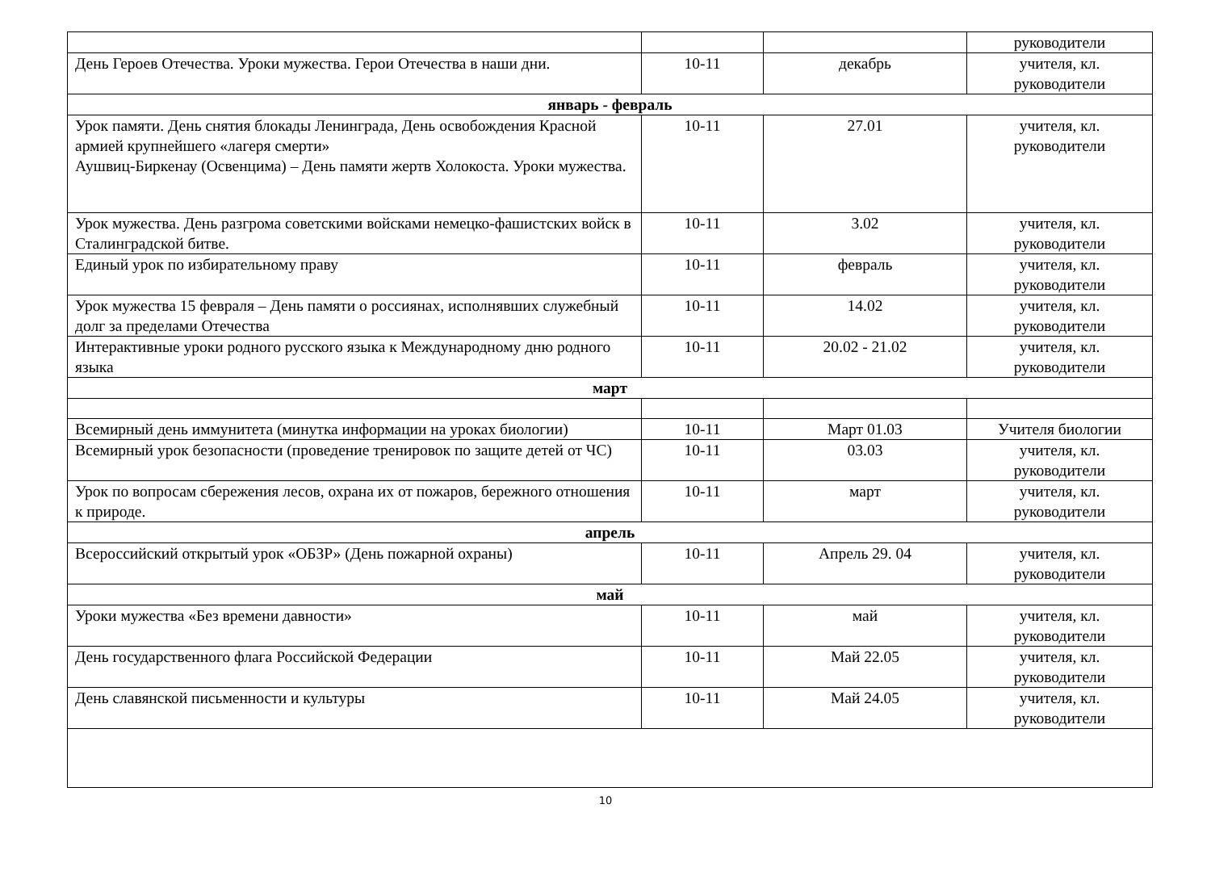| | | | руководители |
| День Героев Отечества. Уроки мужества. Герои Отечества в наши дни. | 10-11 | декабрь | учителя, кл. руководители |
| январь - февраль | | | |
| Урок памяти. День снятия блокады Ленинграда, День освобождения Красной армией крупнейшего «лагеря смерти» Аушвиц-Биркенау (Освенцима) – День памяти жертв Холокоста. Уроки мужества. | 10-11 | 27.01 | учителя, кл. руководители |
| Урок мужества. День разгрома советскими войсками немецко-фашистских войск в Сталинградской битве. | 10-11 | 3.02 | учителя, кл. руководители |
| Единый урок по избирательному праву | 10-11 | февраль | учителя, кл. руководители |
| Урок мужества 15 февраля – День памяти о россиянах, исполнявших служебный долг за пределами Отечества | 10-11 | 14.02 | учителя, кл. руководители |
| Интерактивные уроки родного русского языка к Международному дню родного языка | 10-11 | 20.02 - 21.02 | учителя, кл. руководители |
| март | | | |
| Всемирный день иммунитета (минутка информации на уроках биологии) | 10-11 | Март 01.03 | Учителя биологии |
| Всемирный урок безопасности (проведение тренировок по защите детей от ЧС) | 10-11 | 03.03 | учителя, кл. руководители |
| Урок по вопросам сбережения лесов, охрана их от пожаров, бережного отношения к природе. | 10-11 | март | учителя, кл. руководители |
| апрель | | | |
| Всероссийский открытый урок «ОБЗР» (День пожарной охраны) | 10-11 | Апрель 29. 04 | учителя, кл. руководители |
| май | | | |
| Уроки мужества «Без времени давности» | 10-11 | май | учителя, кл. руководители |
| День государственного флага Российской Федерации | 10-11 | Май 22.05 | учителя, кл. руководители |
| День славянской письменности и культуры | 10-11 | Май 24.05 | учителя, кл. руководители |
10